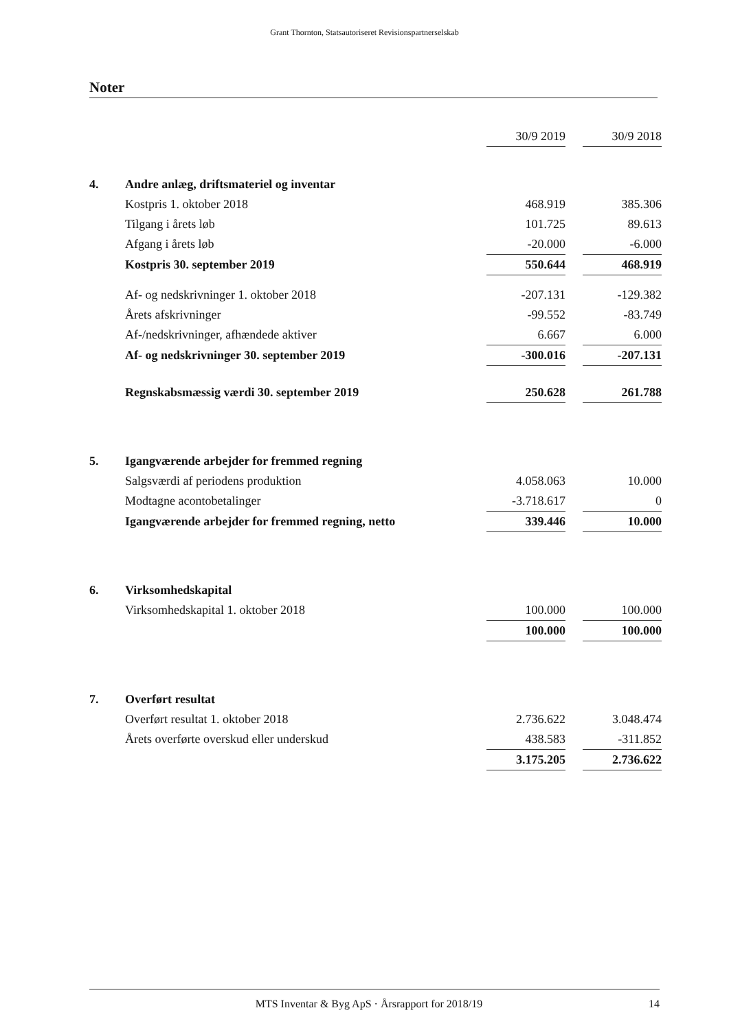Grant Thornton, Statsautoriseret Revisionspartnerselskab
Noter
| | | 30/9 2019 | | 30/9 2018 |
| 4. | Andre anlæg, driftsmateriel og inventar | | | |
| | Kostpris 1. oktober 2018 | 468.919 | | 385.306 |
| | Tilgang i årets løb | 101.725 | | 89.613 |
| | Afgang i årets løb | -20.000 | | -6.000 |
| | Kostpris 30. september 2019 | 550.644 | | 468.919 |
| | Af- og nedskrivninger 1. oktober 2018 | -207.131 | | -129.382 |
| | Årets afskrivninger | -99.552 | | -83.749 |
| | Af-/nedskrivninger, afhændede aktiver | 6.667 | | 6.000 |
| | Af- og nedskrivninger 30. september 2019 | -300.016 | | -207.131 |
| | Regnskabsmæssig værdi 30. september 2019 | 250.628 | | 261.788 |
| 5. | Igangværende arbejder for fremmed regning | | | |
| | Salgsværdi af periodens produktion | 4.058.063 | | 10.000 |
| | Modtagne acontobetalinger | -3.718.617 | | 0 |
| | Igangværende arbejder for fremmed regning, netto | 339.446 | | 10.000 |
| 6. | Virksomhedskapital | | | |
| | Virksomhedskapital 1. oktober 2018 | 100.000 | | 100.000 |
| | | 100.000 | | 100.000 |
| 7. | Overført resultat | | | |
| | Overført resultat 1. oktober 2018 | 2.736.622 | | 3.048.474 |
| | Årets overførte overskud eller underskud | 438.583 | | -311.852 |
| | | 3.175.205 | | 2.736.622 |
MTS Inventar & Byg ApS · Årsrapport for 2018/19 14